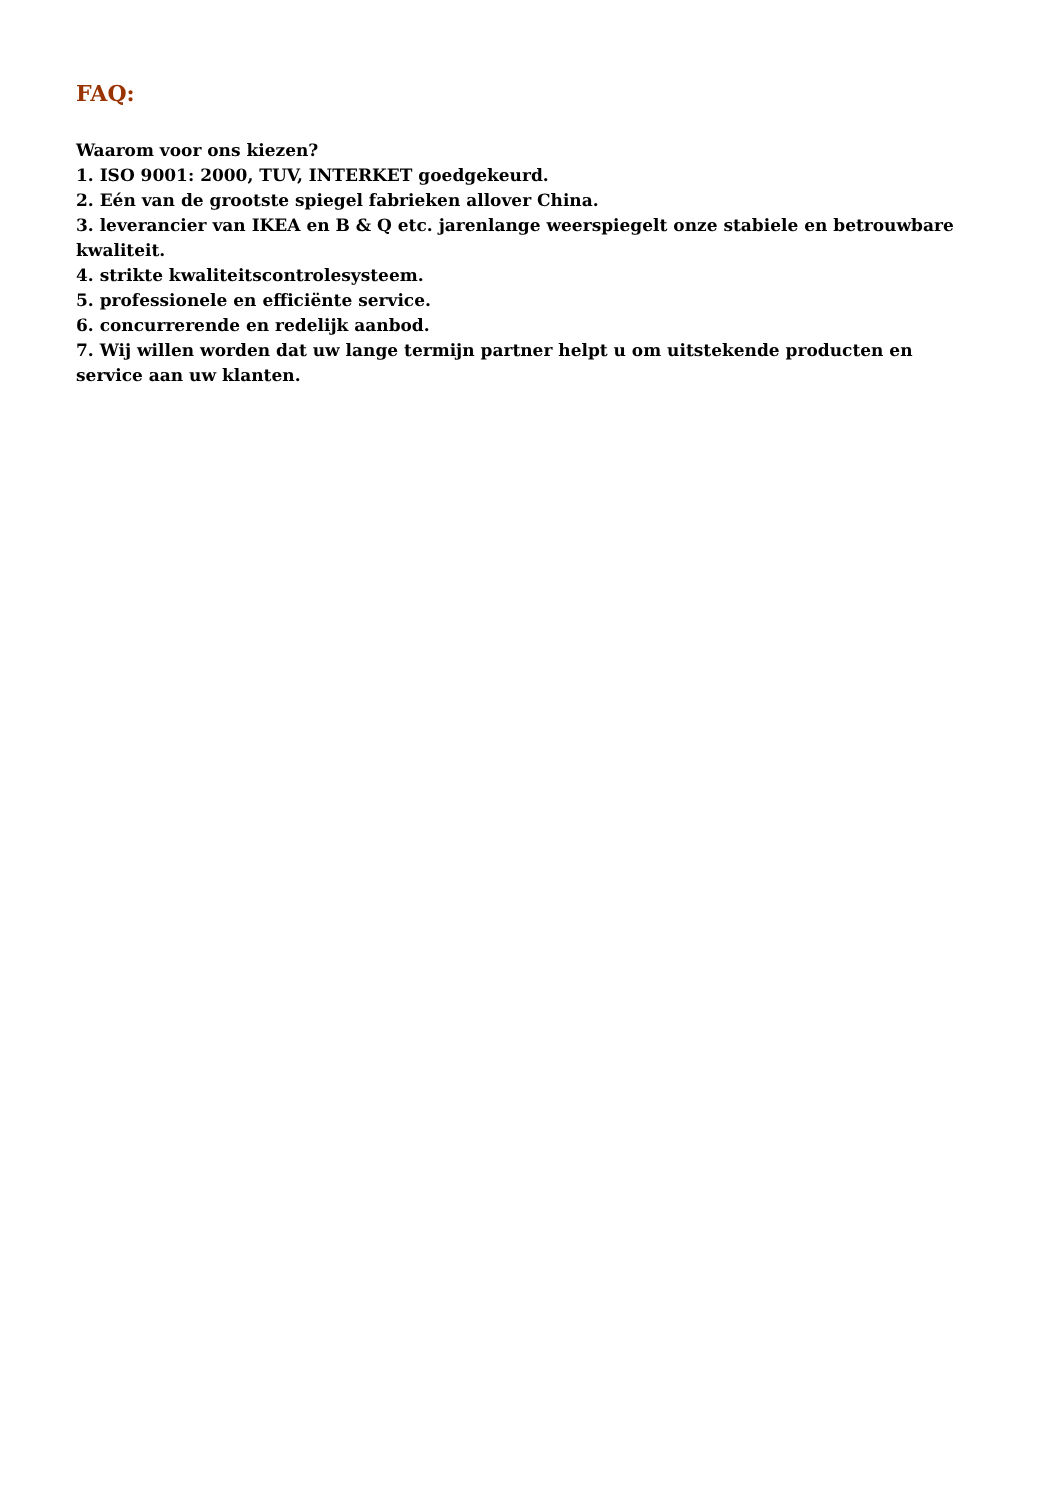FAQ:
Waarom voor ons kiezen?
1. ISO 9001: 2000, TUV, INTERKET goedgekeurd.
2. Eén van de grootste spiegel fabrieken allover China.
3. leverancier van IKEA en B & Q etc. jarenlange weerspiegelt onze stabiele en betrouwbare kwaliteit.
4. strikte kwaliteitscontrolesysteem.
5. professionele en efficiënte service.
6. concurrerende en redelijk aanbod.
7. Wij willen worden dat uw lange termijn partner helpt u om uitstekende producten en service aan uw klanten.